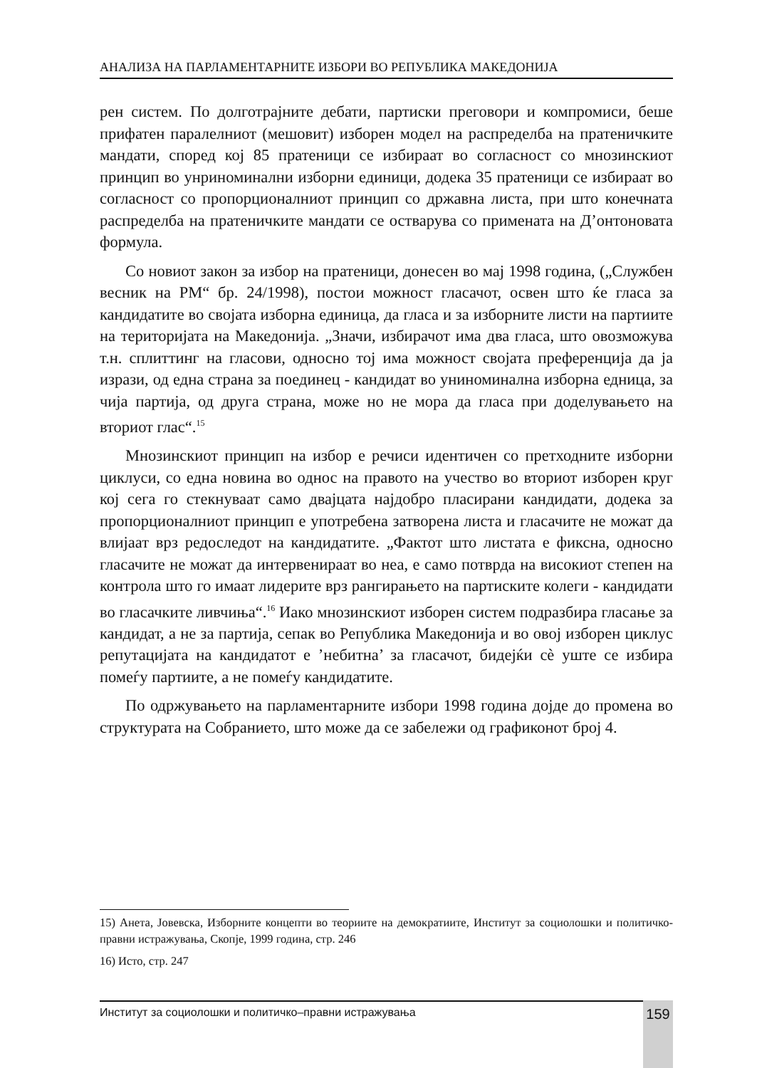АНАЛИЗА НА ПАРЛАМЕНТАРНИТЕ ИЗБОРИ ВО РЕПУБЛИКА МАКЕДОНИЈА
рен систем. По долготрајните дебати, партиски преговори и компромиси, беше прифатен паралелниот (мешовит) изборен модел на распределба на пратеничките мандати, според кој 85 пратеници се избираат во согласност со мнозинскиот принцип во унриноминални изборни единици, додека 35 пратеници се избираат во согласност со пропорционалниот принцип со државна листа, при што конечната распределба на пратеничките мандати се остварува со примената на Д’онтоновата формула.
Со новиот закон за избор на пратеници, донесен во мај 1998 година, („Службен весник на РМ“ бр. 24/1998), постои можност гласачот, освен што ќе гласа за кандидатите во својата изборна единица, да гласа и за изборните листи на партиите на територијата на Македонија. „Значи, избирачот има два гласа, што овозможува т.н. сплиттинг на гласови, односно тој има можност својата преференција да ја изрази, од една страна за поединец - кандидат во униноминална изборна едница, за чија партија, од друга страна, може но не мора да гласа при доделувањето на вториот глас“.<sup>15</sup>
Мнозинскиот принцип на избор е речиси идентичен со претходните изборни циклуси, со една новина во однос на правото на учество во вториот изборен круг кој сега го стекнуваат само двајцата најдобро пласирани кандидати, додека за пропорционалниот принцип е употребена затворена листа и гласачите не можат да влијаат врз редоследот на кандидатите. „Фактот што листата е фиксна, односно гласачите не можат да интервенираат во неа, е само потврда на високиот степен на контрола што го имаат лидерите врз рангирањето на партиските колеги - кандидати во гласачките ливчиња“.<sup>16</sup> Иако мнозинскиот изборен систем подразбира гласање за кандидат, а не за партија, сепак во Република Македонија и во овој изборен циклус репутацијата на кандидатот е ’небитна’ за гласачот, бидејќи сè уште се избира помеѓу партиите, а не помеѓу кандидатите.
По одржувањето на парламентарните избори 1998 година дојде до промена во структурата на Собранието, што може да се забележи од графиконот број 4.
15) Анета, Јовевска, Изборните концепти во теориите на демократиите, Институт за социолошки и политичко-правни истражувања, Скопје, 1999 година, стр. 246
16) Исто, стр. 247
Институт за социолошки и политичко–правни истражувања 159